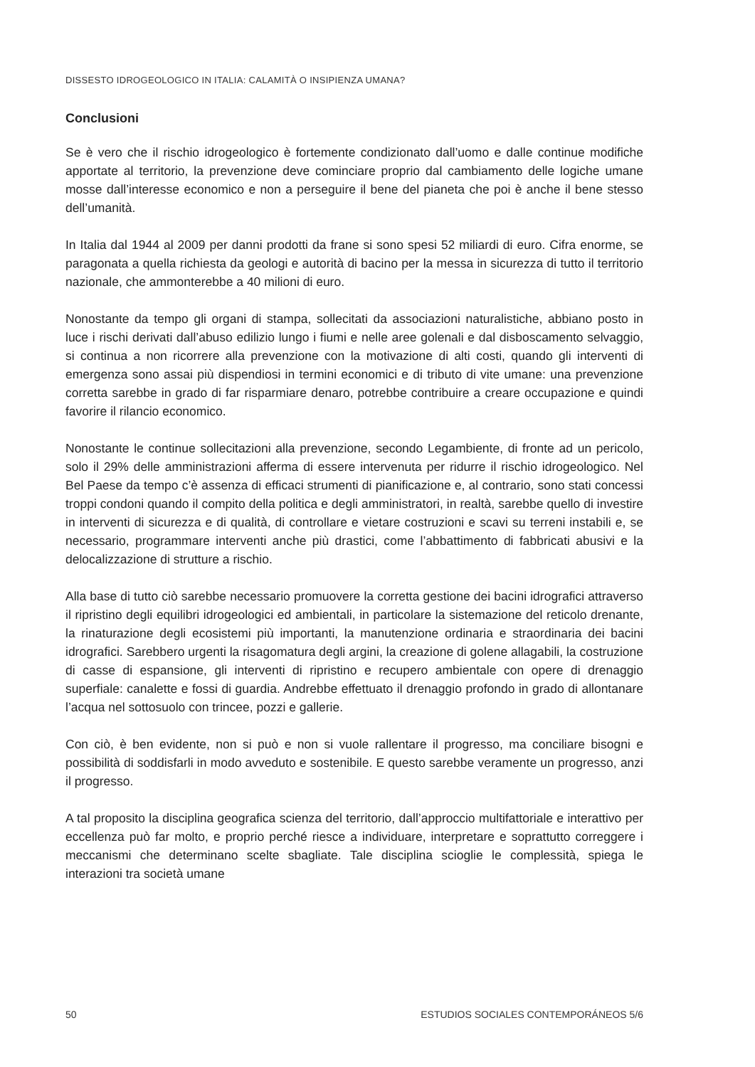DISSESTO IDROGEOLOGICO IN ITALIA: CALAMITÀ O INSIPIENZA UMANA?
Conclusioni
Se è vero che il rischio idrogeologico è fortemente condizionato dall’uomo e dalle continue modifiche apportate al territorio, la prevenzione deve cominciare proprio dal cambiamento delle logiche umane mosse dall’interesse economico e non a perseguire il bene del pianeta che poi è anche il bene stesso dell’umanità.
In Italia dal 1944 al 2009 per danni prodotti da frane si sono spesi 52 miliardi di euro. Cifra enorme, se paragonata a quella richiesta da geologi e autorità di bacino per la messa in sicurezza di tutto il territorio nazionale, che ammonterebbe a 40 milioni di euro.
Nonostante da tempo gli organi di stampa, sollecitati da associazioni naturalistiche, abbiano posto in luce i rischi derivati dall’abuso edilizio lungo i fiumi e nelle aree golenali e dal disboscamento selvaggio, si continua a non ricorrere alla prevenzione con la motivazione di alti costi, quando gli interventi di emergenza sono assai più dispendiosi in termini economici e di tributo di vite umane: una prevenzione corretta sarebbe in grado di far risparmiare denaro, potrebbe contribuire a creare occupazione e quindi favorire il rilancio economico.
Nonostante le continue sollecitazioni alla prevenzione, secondo Legambiente, di fronte ad un pericolo, solo il 29% delle amministrazioni afferma di essere intervenuta per ridurre il rischio idrogeologico. Nel Bel Paese da tempo c’è assenza di efficaci strumenti di pianificazione e, al contrario, sono stati concessi troppi condoni quando il compito della politica e degli amministratori, in realtà, sarebbe quello di investire in interventi di sicurezza e di qualità, di controllare e vietare costruzioni e scavi su terreni instabili e, se necessario, programmare interventi anche più drastici, come l’abbattimento di fabbricati abusivi e la delocalizzazione di strutture a rischio.
Alla base di tutto ciò sarebbe necessario promuovere la corretta gestione dei bacini idrografici attraverso il ripristino degli equilibri idrogeologici ed ambientali, in particolare la sistemazione del reticolo drenante, la rinaturazione degli ecosistemi più importanti, la manutenzione ordinaria e straordinaria dei bacini idrografici. Sarebbero urgenti la risagomatura degli argini, la creazione di golene allagabili, la costruzione di casse di espansione, gli interventi di ripristino e recupero ambientale con opere di drenaggio superfiale: canalette e fossi di guardia. Andrebbe effettuato il drenaggio profondo in grado di allontanare l’acqua nel sottosuolo con trincee, pozzi e gallerie.
Con ciò, è ben evidente, non si può e non si vuole rallentare il progresso, ma conciliare bisogni e possibilità di soddisfarli in modo avveduto e sostenibile. E questo sarebbe veramente un progresso, anzi il progresso.
A tal proposito la disciplina geografica scienza del territorio, dall’approccio multifattoriale e interattivo per eccellenza può far molto, e proprio perché riesce a individuare, interpretare e soprattutto correggere i meccanismi che determinano scelte sbagliate. Tale disciplina scioglie le complessità, spiega le interazioni tra società umane
50 ESTUDIOS SOCIALES CONTEMPORÁNEOS 5/6